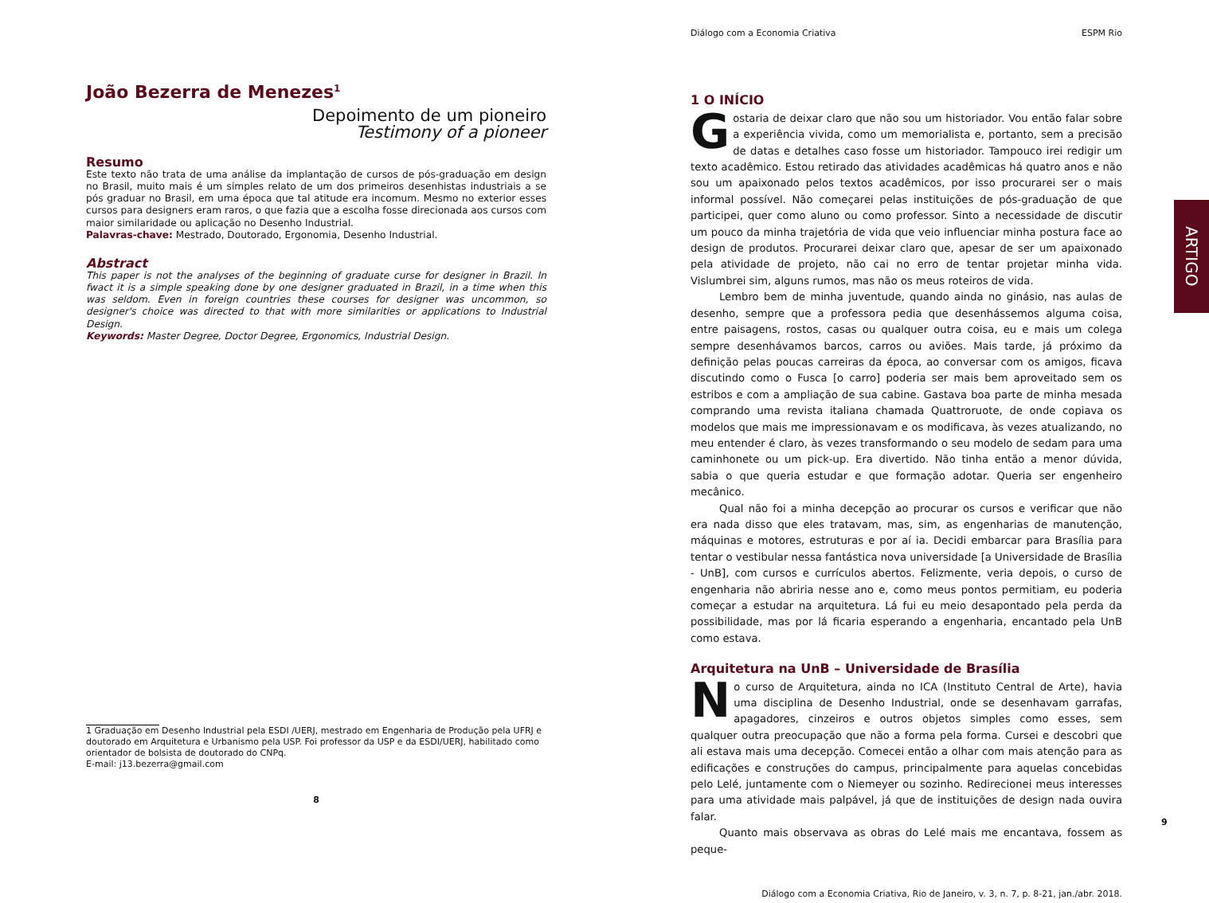João Bezerra de Menezes<sup>1</sup>
Depoimento de um pioneiro
Testimony of a pioneer
Resumo
Este texto não trata de uma análise da implantação de cursos de pós-graduação em design no Brasil, muito mais é um simples relato de um dos primeiros desenhistas industriais a se pós graduar no Brasil, em uma época que tal atitude era incomum. Mesmo no exterior esses cursos para designers eram raros, o que fazia que a escolha fosse direcionada aos cursos com maior similaridade ou aplicação no Desenho Industrial.
Palavras-chave: Mestrado, Doutorado, Ergonomia, Desenho Industrial.
Abstract
This paper is not the analyses of the beginning of graduate curse for designer in Brazil. In fwact it is a simple speaking done by one designer graduated in Brazil, in a time when this was seldom. Even in foreign countries these courses for designer was uncommon, so designer's choice was directed to that with more similarities or applications to Industrial Design.
Keywords: Master Degree, Doctor Degree, Ergonomics, Industrial Design.
1 Graduação em Desenho Industrial pela ESDI /UERJ, mestrado em Engenharia de Produção pela UFRJ e doutorado em Arquitetura e Urbanismo pela USP. Foi professor da USP e da ESDI/UERJ, habilitado como orientador de bolsista de doutorado do CNPq.
E-mail: j13.bezerra@gmail.com
8
Diálogo com a Economia Criativa ESPM Rio
1 O INÍCIO
Gostaria de deixar claro que não sou um historiador. Vou então falar sobre a experiência vivida, como um memorialista e, portanto, sem a precisão de datas e detalhes caso fosse um historiador. Tampouco irei redigir um texto acadêmico. Estou retirado das atividades acadêmicas há quatro anos e não sou um apaixonado pelos textos acadêmicos, por isso procurarei ser o mais informal possível. Não começarei pelas instituições de pós-graduação de que participei, quer como aluno ou como professor. Sinto a necessidade de discutir um pouco da minha trajetória de vida que veio influenciar minha postura face ao design de produtos. Procurarei deixar claro que, apesar de ser um apaixonado pela atividade de projeto, não cai no erro de tentar projetar minha vida. Vislumbrei sim, alguns rumos, mas não os meus roteiros de vida.
Lembro bem de minha juventude, quando ainda no ginásio, nas aulas de desenho, sempre que a professora pedia que desenhássemos alguma coisa, entre paisagens, rostos, casas ou qualquer outra coisa, eu e mais um colega sempre desenhávamos barcos, carros ou aviões. Mais tarde, já próximo da definição pelas poucas carreiras da época, ao conversar com os amigos, ficava discutindo como o Fusca [o carro] poderia ser mais bem aproveitado sem os estribos e com a ampliação de sua cabine. Gastava boa parte de minha mesada comprando uma revista italiana chamada Quattroruote, de onde copiava os modelos que mais me impressionavam e os modificava, às vezes atualizando, no meu entender é claro, às vezes transformando o seu modelo de sedam para uma caminhonete ou um pick-up. Era divertido. Não tinha então a menor dúvida, sabia o que queria estudar e que formação adotar. Queria ser engenheiro mecânico.
Qual não foi a minha decepção ao procurar os cursos e verificar que não era nada disso que eles tratavam, mas, sim, as engenharias de manutenção, máquinas e motores, estruturas e por aí ia. Decidi embarcar para Brasília para tentar o vestibular nessa fantástica nova universidade [a Universidade de Brasília - UnB], com cursos e currículos abertos. Felizmente, veria depois, o curso de engenharia não abriria nesse ano e, como meus pontos permitiam, eu poderia começar a estudar na arquitetura. Lá fui eu meio desapontado pela perda da possibilidade, mas por lá ficaria esperando a engenharia, encantado pela UnB como estava.
Arquitetura na UnB – Universidade de Brasília
No curso de Arquitetura, ainda no ICA (Instituto Central de Arte), havia uma disciplina de Desenho Industrial, onde se desenhavam garrafas, apagadores, cinzeiros e outros objetos simples como esses, sem qualquer outra preocupação que não a forma pela forma. Cursei e descobri que ali estava mais uma decepção. Comecei então a olhar com mais atenção para as edificações e construções do campus, principalmente para aquelas concebidas pelo Lelé, juntamente com o Niemeyer ou sozinho. Redirecionei meus interesses para uma atividade mais palpável, já que de instituições de design nada ouvira falar.
Quanto mais observava as obras do Lelé mais me encantava, fossem as peque-
Diálogo com a Economia Criativa, Rio de Janeiro, v. 3, n. 7, p. 8-21, jan./abr. 2018.
9
ARTIGO